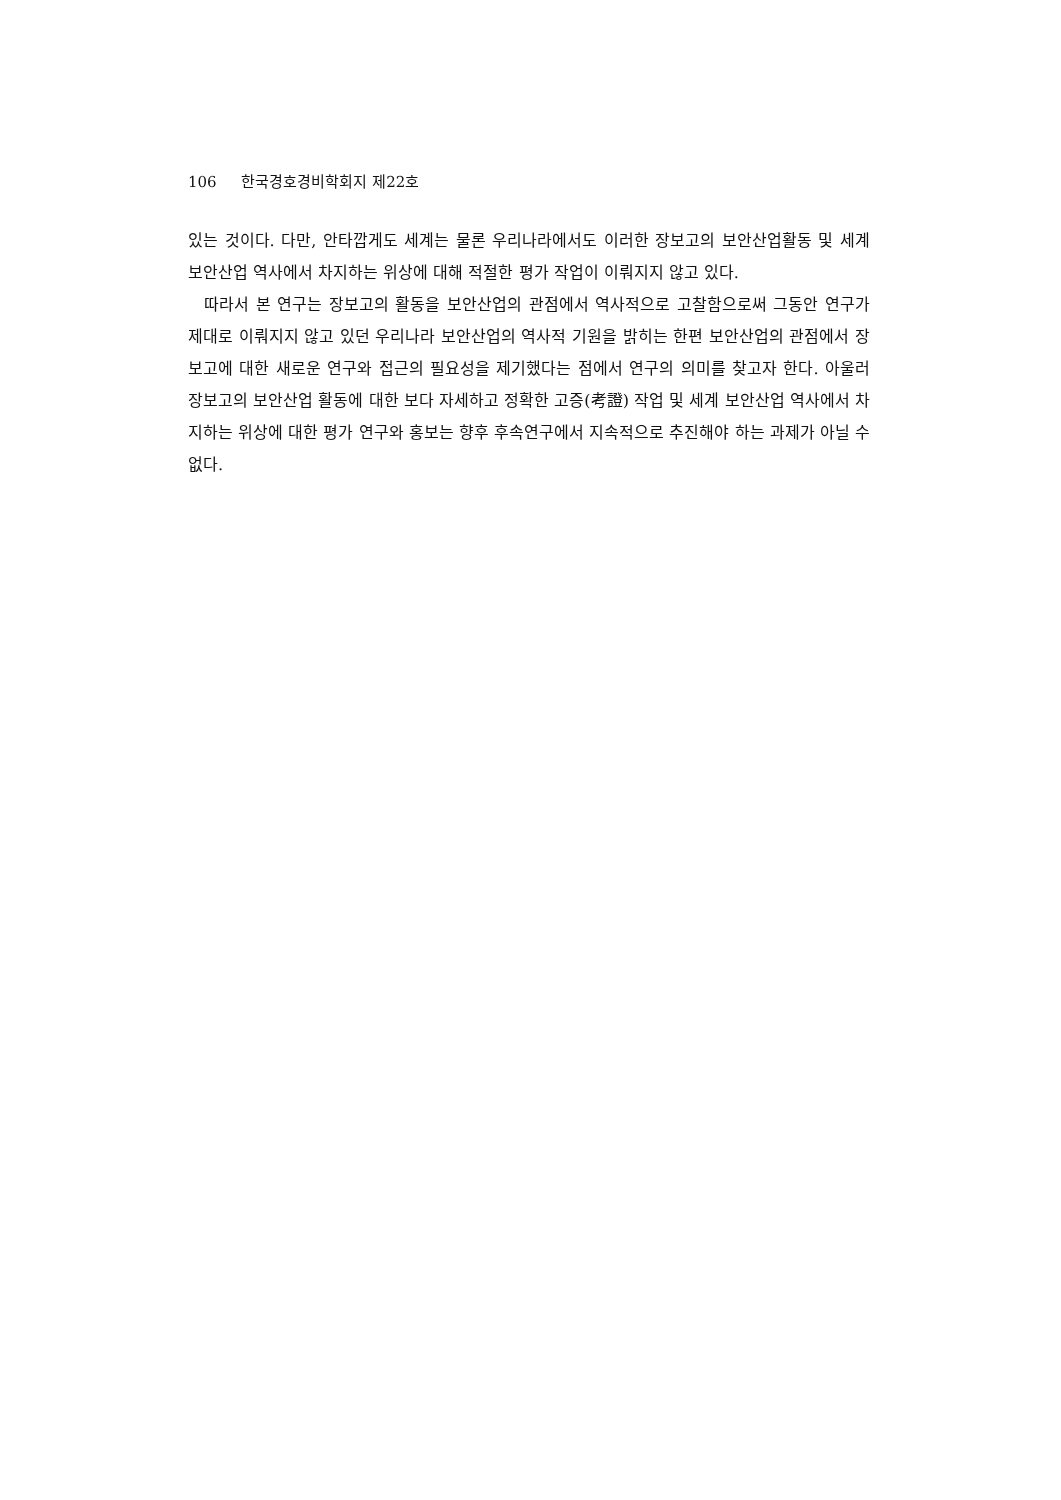106 한국경호경비학회지 제22호
있는 것이다. 다만, 안타깝게도 세계는 물론 우리나라에서도 이러한 장보고의 보안산업활동 및 세계 보안산업 역사에서 차지하는 위상에 대해 적절한 평가 작업이 이뤄지지 않고 있다.
따라서 본 연구는 장보고의 활동을 보안산업의 관점에서 역사적으로 고찰함으로써 그동안 연구가 제대로 이뤄지지 않고 있던 우리나라 보안산업의 역사적 기원을 밝히는 한편 보안산업의 관점에서 장보고에 대한 새로운 연구와 접근의 필요성을 제기했다는 점에서 연구의 의미를 찾고자 한다. 아울러 장보고의 보안산업 활동에 대한 보다 자세하고 정확한 고증(考證) 작업 및 세계 보안산업 역사에서 차지하는 위상에 대한 평가 연구와 홍보는 향후 후속연구에서 지속적으로 추진해야 하는 과제가 아닐 수 없다.